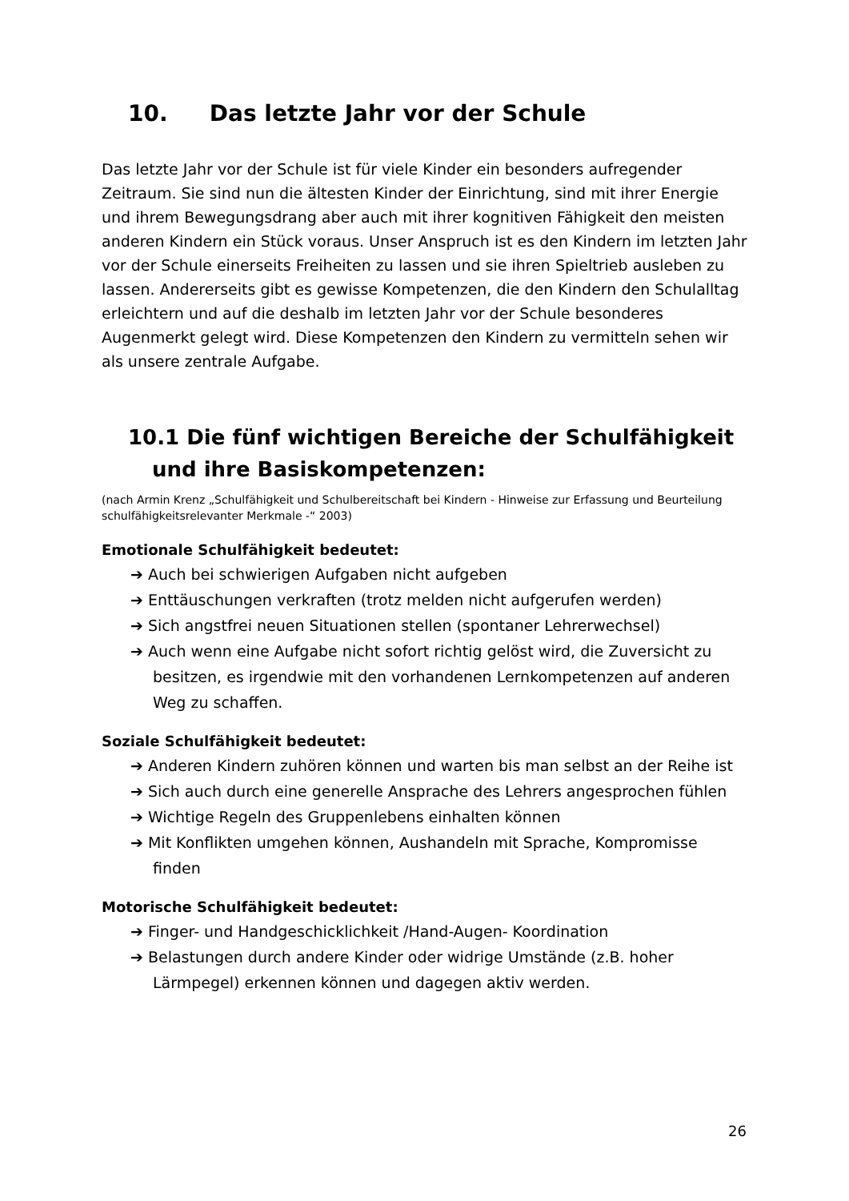10. Das letzte Jahr vor der Schule
Das letzte Jahr vor der Schule ist für viele Kinder ein besonders aufregender Zeitraum. Sie sind nun die ältesten Kinder der Einrichtung, sind mit ihrer Energie und ihrem Bewegungsdrang aber auch mit ihrer kognitiven Fähigkeit den meisten anderen Kindern ein Stück voraus. Unser Anspruch ist es den Kindern im letzten Jahr vor der Schule einerseits Freiheiten zu lassen und sie ihren Spieltrieb ausleben zu lassen. Andererseits gibt es gewisse Kompetenzen, die den Kindern den Schulalltag erleichtern und auf die deshalb im letzten Jahr vor der Schule besonderes Augenmerkt gelegt wird. Diese Kompetenzen den Kindern zu vermitteln sehen wir als unsere zentrale Aufgabe.
10.1 Die fünf wichtigen Bereiche der Schulfähigkeit und ihre Basiskompetenzen:
(nach Armin Krenz „Schulfähigkeit und Schulbereitschaft bei Kindern - Hinweise zur Erfassung und Beurteilung schulfähigkeitsrelevanter Merkmale -“ 2003)
Emotionale Schulfähigkeit bedeutet:
➔ Auch bei schwierigen Aufgaben nicht aufgeben
➔ Enttäuschungen verkraften (trotz melden nicht aufgerufen werden)
➔ Sich angstfrei neuen Situationen stellen (spontaner Lehrerwechsel)
➔ Auch wenn eine Aufgabe nicht sofort richtig gelöst wird, die Zuversicht zu besitzen, es irgendwie mit den vorhandenen Lernkompetenzen auf anderen Weg zu schaffen.
Soziale Schulfähigkeit bedeutet:
➔ Anderen Kindern zuhören können und warten bis man selbst an der Reihe ist
➔ Sich auch durch eine generelle Ansprache des Lehrers angesprochen fühlen
➔ Wichtige Regeln des Gruppenlebens einhalten können
➔ Mit Konflikten umgehen können, Aushandeln mit Sprache, Kompromisse finden
Motorische Schulfähigkeit bedeutet:
➔ Finger- und Handgeschicklichkeit /Hand-Augen- Koordination
➔ Belastungen durch andere Kinder oder widrige Umstände (z.B. hoher Lärmpegel) erkennen können und dagegen aktiv werden.
26